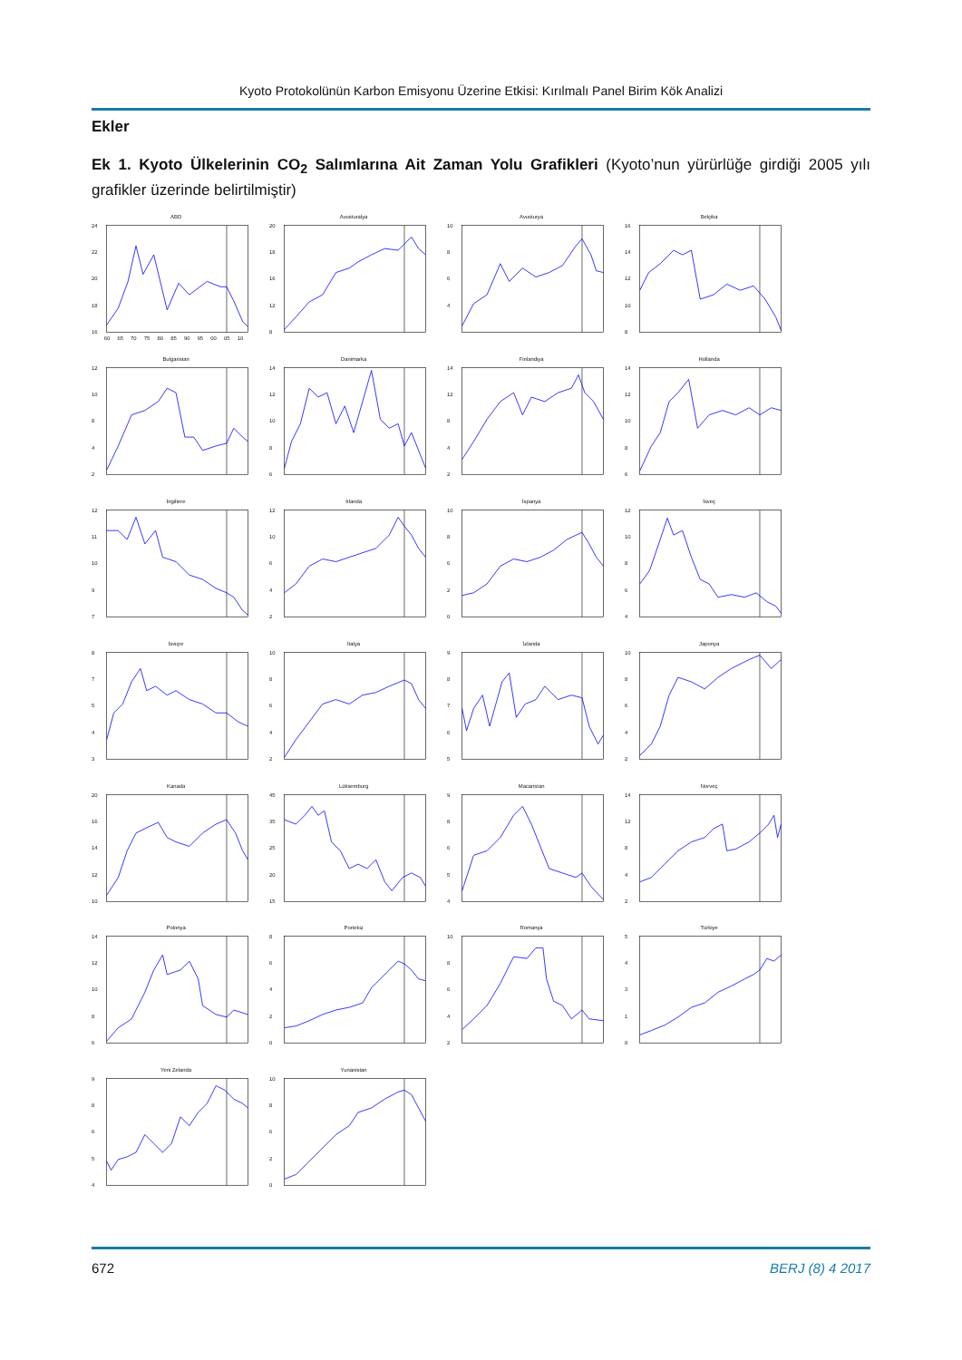Kyoto Protokolünün Karbon Emisyonu Üzerine Etkisi: Kırılmalı Panel Birim Kök Analizi
Ekler
Ek 1. Kyoto Ülkelerinin CO<sub>2</sub> Salımlarına Ait Zaman Yolu Grafikleri (Kyoto’nun yürürlüğe girdiği 2005 yılı grafikler üzerinde belirtilmiştir)
ABD
24
22
20
18
16
60
65
70
75
80
85
90
95
00
05
10
Avusturalya
20
18
16
12
8
Avusturya
10
8
6
4
Belçika
16
14
12
10
8
Bulgaristan
12
10
8
4
2
Danimarka
14
12
10
8
6
Finlandiya
14
12
8
4
2
Hollanda
14
12
10
8
6
İngiltere
12
11
10
9
7
İrlanda
12
10
6
4
2
İspanya
10
8
6
2
0
İsveç
12
10
8
6
4
İsviçre
8
7
5
4
3
İtalya
10
8
6
4
2
İzlanda
9
8
7
6
5
Japonya
10
8
6
4
2
Kanada
20
16
14
12
10
Lüksemburg
45
35
25
20
15
Macaristan
9
8
6
5
4
Norveç
14
12
8
4
2
Polonya
14
12
10
8
6
Portekiz
8
6
4
2
0
Romanya
10
8
6
4
2
Türkiye
5
4
3
1
0
Yeni Zelanda
9
8
6
5
4
Yunanistan
10
8
6
2
0
672 BERJ (8) 4 2017